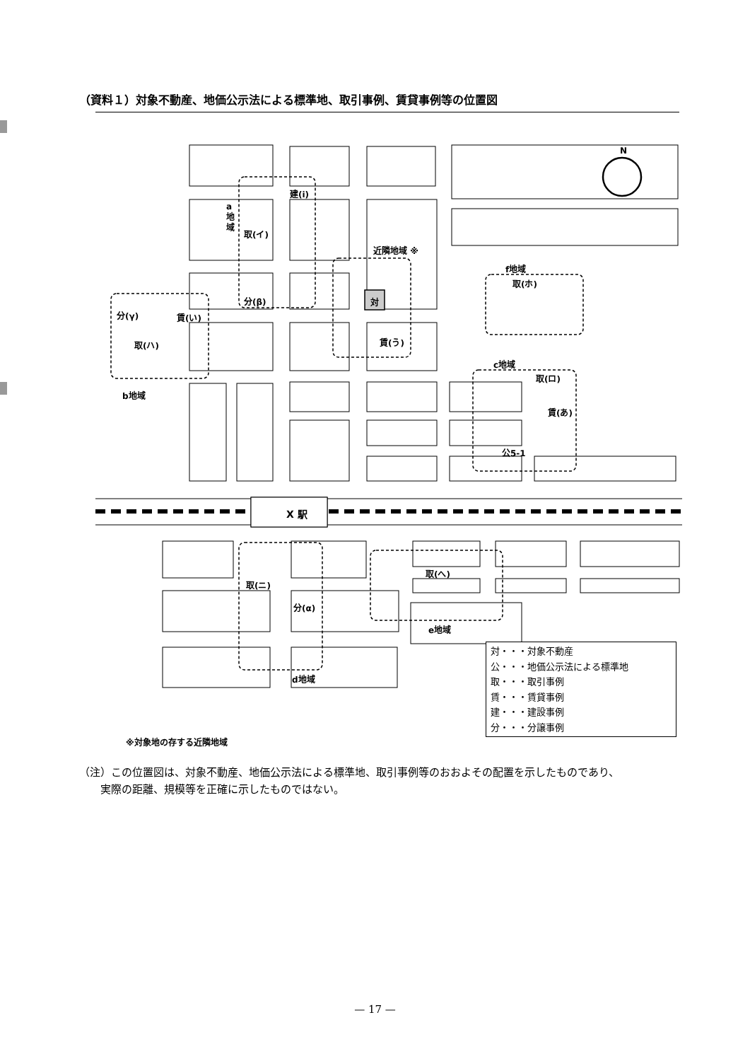（資料１）対象不動産、地価公示法による標準地、取引事例、賃貸事例等の位置図
N
対
X 駅
建(i)
a
地
域
取(イ)
近隣地域 ※
f地域
取(ホ)
分(β)
分(γ) 賃(い)
取(ハ) 賃(う)
c地域
取(ロ)
b地域
賃(あ)
公5-1
取(へ)
取(ニ)
分(α)
e地域
d地域
※対象地の存する近隣地域
対・・・対象不動産
公・・・地価公示法による標準地
取・・・取引事例
賃・・・賃貸事例
建・・・建設事例
分・・・分譲事例
（注）この位置図は、対象不動産、地価公示法による標準地、取引事例等のおおよその配置を示したものであり、
　　実際の距離、規模等を正確に示したものではない。
— 17 —